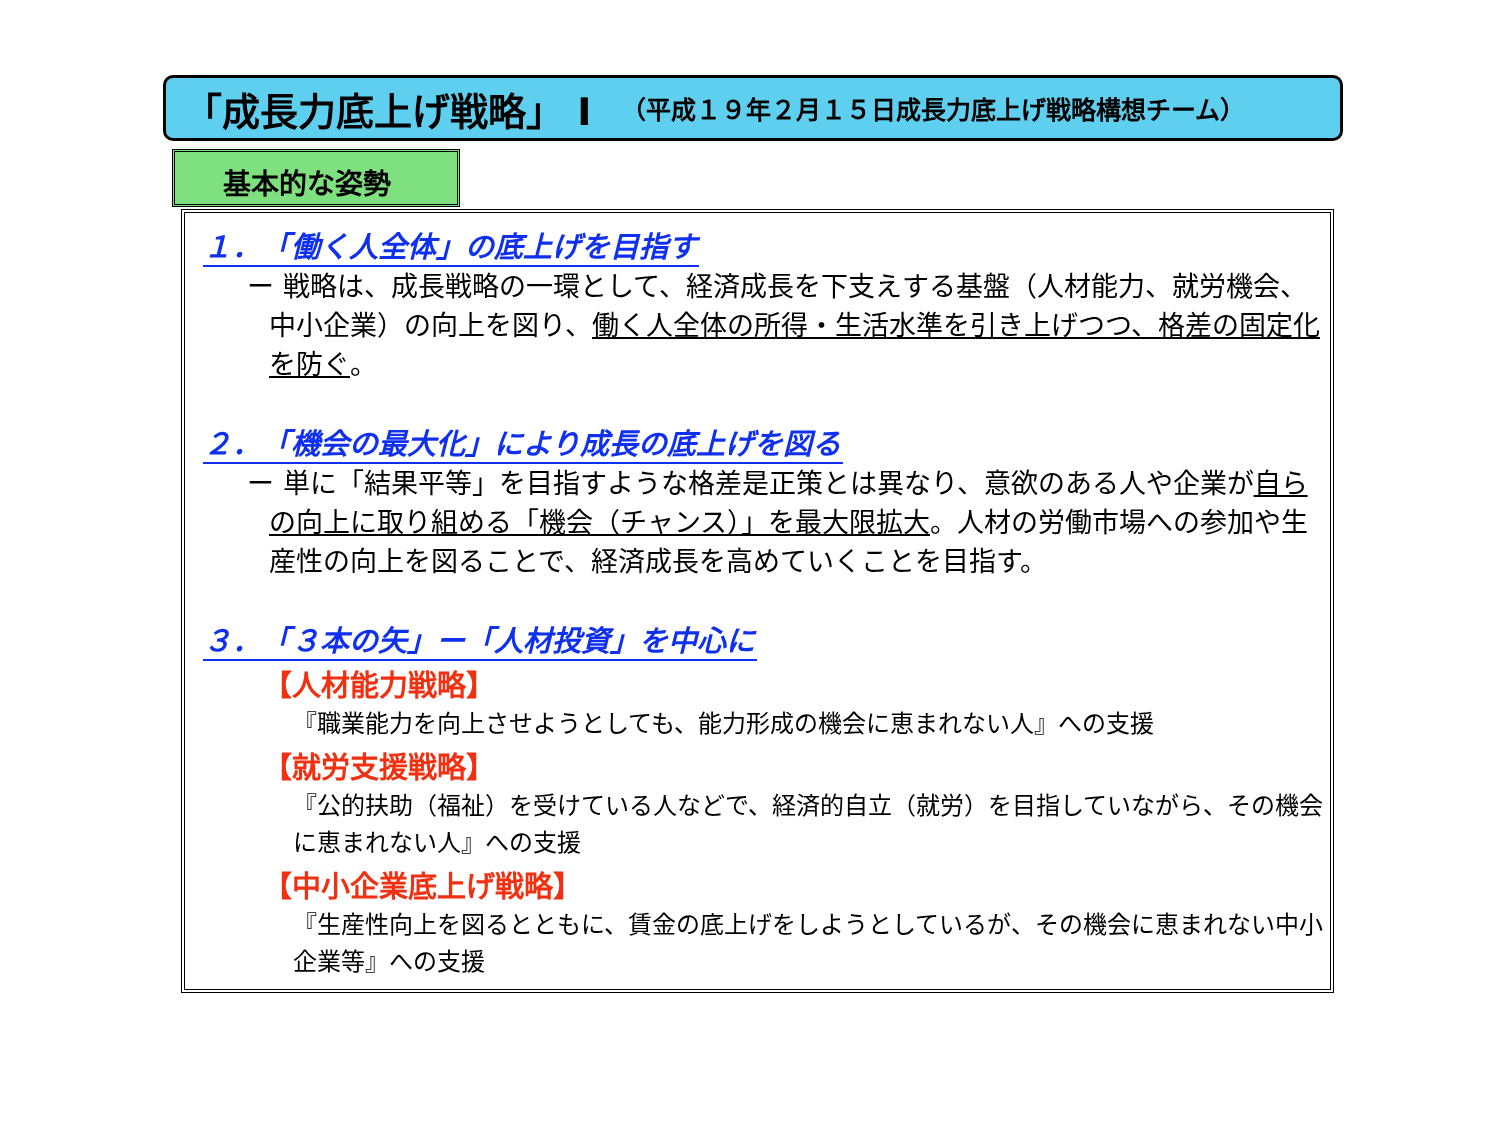「成長力底上げ戦略」 Ⅰ （平成１９年２月１５日成長力底上げ戦略構想チーム）
基本的な姿勢
１．　「働く人全体」の底上げを目指す
ー 戦略は、成長戦略の一環として、経済成長を下支えする基盤（人材能力、就労機会、中小企業）の向上を図り、働く人全体の所得・生活水準を引き上げつつ、格差の固定化を防ぐ。
２．　「機会の最大化」により成長の底上げを図る
ー 単に「結果平等」を目指すような格差是正策とは異なり、意欲のある人や企業が自らの向上に取り組める「機会（チャンス）」を最大限拡大。人材の労働市場への参加や生産性の向上を図ることで、経済成長を高めていくことを目指す。
３．　「３本の矢」ー「人材投資」を中心に
【人材能力戦略】
『職業能力を向上させようとしても、能力形成の機会に恵まれない人』への支援
【就労支援戦略】
『公的扶助（福祉）を受けている人などで、経済的自立（就労）を目指していながら、その機会に恵まれない人』への支援
【中小企業底上げ戦略】
『生産性向上を図るとともに、賃金の底上げをしようとしているが、その機会に恵まれない中小企業等』への支援